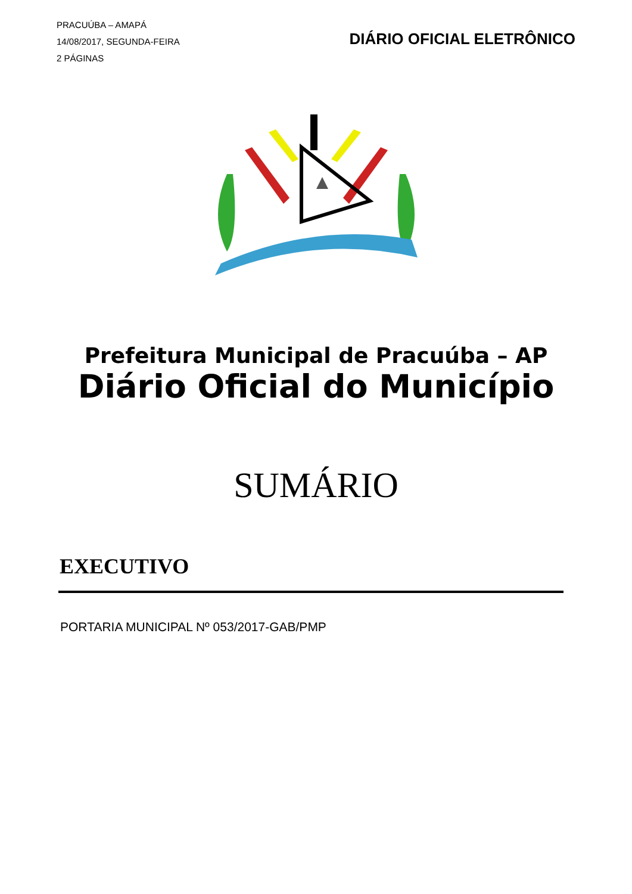PRACUÚBA – AMAPÁ
14/08/2017, SEGUNDA-FEIRA
2 PÁGINAS
DIÁRIO OFICIAL ELETRÔNICO
Prefeitura Municipal de Pracuúba – AP
Diário Oficial do Município
SUMÁRIO
EXECUTIVO
PORTARIA MUNICIPAL Nº 053/2017-GAB/PMP